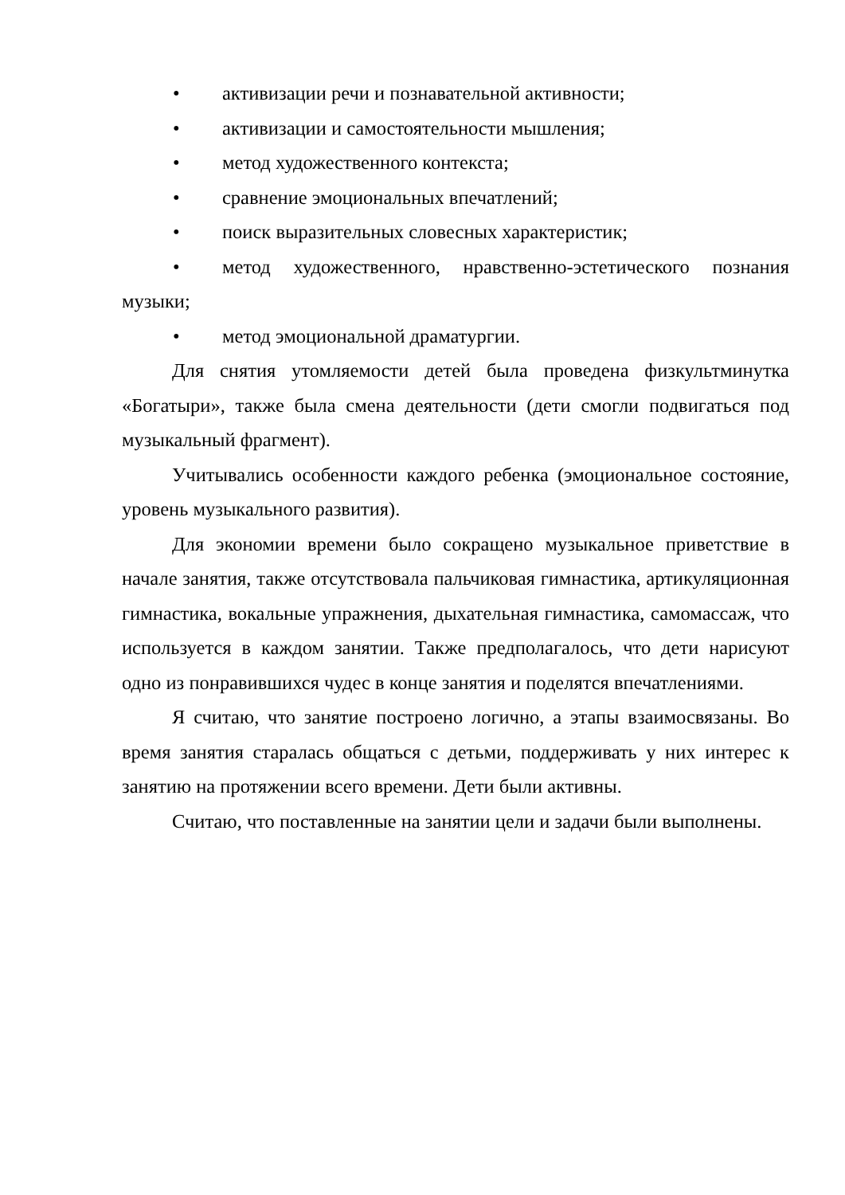• активизации речи и познавательной активности;
• активизации и самостоятельности мышления;
• метод художественного контекста;
• сравнение эмоциональных впечатлений;
• поиск выразительных словесных характеристик;
• метод художественного, нравственно-эстетического познания музыки;
• метод эмоциональной драматургии.
Для снятия утомляемости детей была проведена физкультминутка «Богатыри», также была смена деятельности (дети смогли подвигаться под музыкальный фрагмент).
Учитывались особенности каждого ребенка (эмоциональное состояние, уровень музыкального развития).
Для экономии времени было сокращено музыкальное приветствие в начале занятия, также отсутствовала пальчиковая гимнастика, артикуляционная гимнастика, вокальные упражнения, дыхательная гимнастика, самомассаж, что используется в каждом занятии. Также предполагалось, что дети нарисуют одно из понравившихся чудес в конце занятия и поделятся впечатлениями.
Я считаю, что занятие построено логично, а этапы взаимосвязаны. Во время занятия старалась общаться с детьми, поддерживать у них интерес к занятию на протяжении всего времени. Дети были активны.
Считаю, что поставленные на занятии цели и задачи были выполнены.